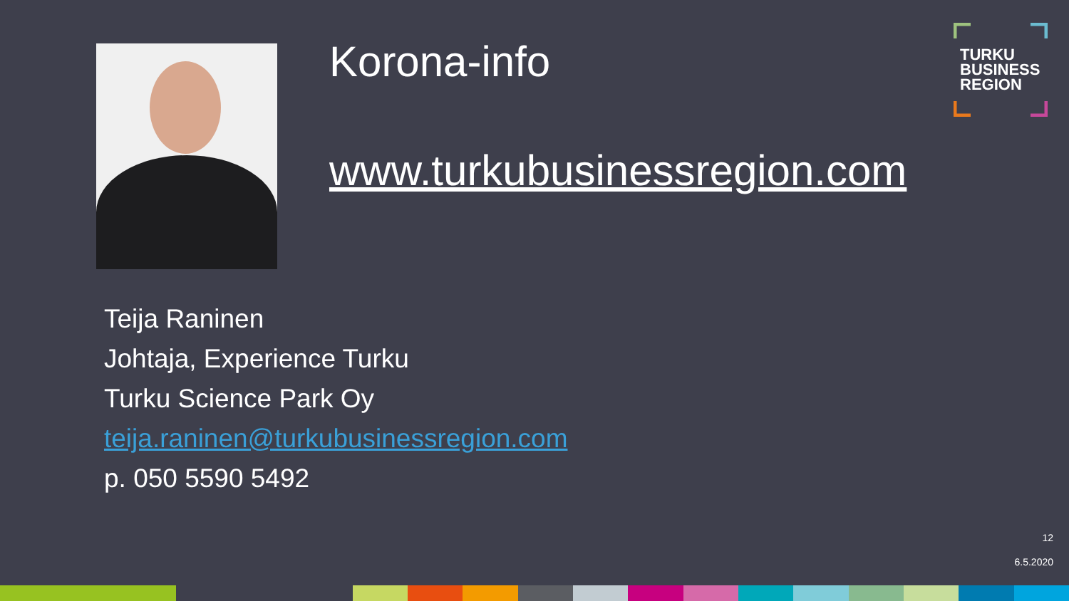Korona-info
www.turkubusinessregion.com
TURKU
BUSINESS
REGION
Teija Raninen
Johtaja, Experience Turku
Turku Science Park Oy
teija.raninen@turkubusinessregion.com
p. 050 5590 5492
12
6.5.2020